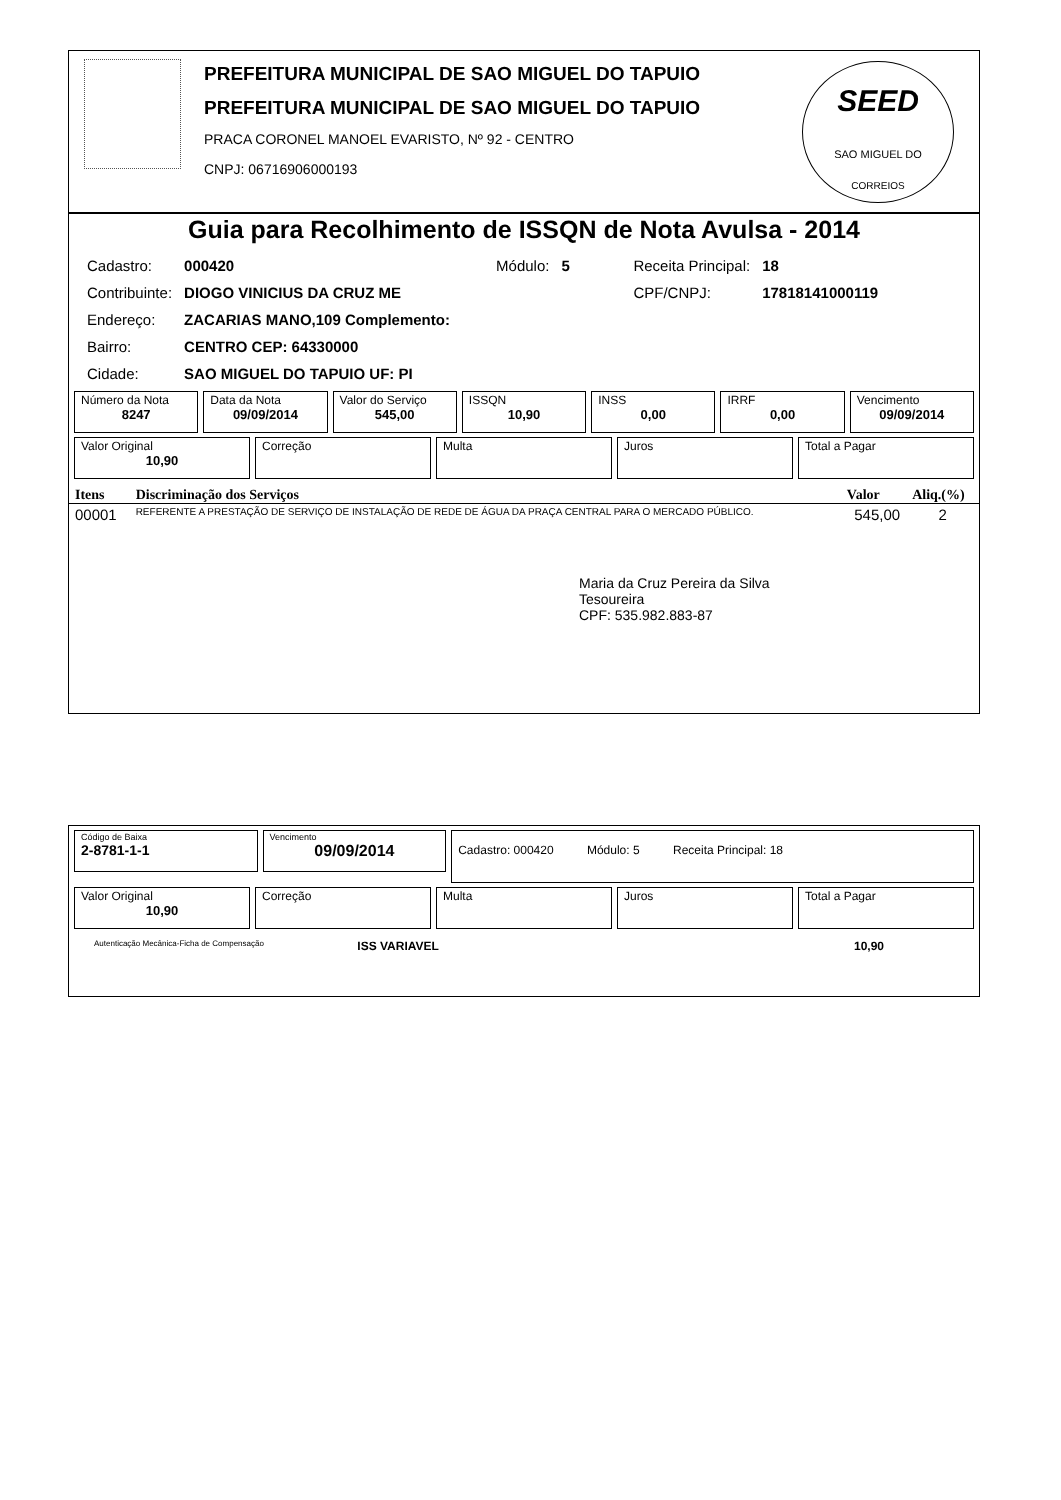PREFEITURA MUNICIPAL DE SAO MIGUEL DO TAPUIO
PREFEITURA MUNICIPAL DE SAO MIGUEL DO TAPUIO
PRACA CORONEL MANOEL EVARISTO, Nº 92 - CENTRO
CNPJ: 06716906000193
SEED
SAO MIGUEL DO
CORREIOS
Guia para Recolhimento de ISSQN de Nota Avulsa - 2014
| Cadastro: | 000420 | Módulo: | 5 | Receita Principal: | 18 |
| Contribuinte: | DIOGO VINICIUS DA CRUZ ME | | | CPF/CNPJ: | 17818141000119 |
| Endereço: | ZACARIAS MANO,109 Complemento: | | | | |
| Bairro: | CENTRO CEP: 64330000 | | | | |
| Cidade: | SAO MIGUEL DO TAPUIO UF: PI | | | | |
Número da Nota
8247
Data da Nota
09/09/2014
Valor do Serviço
545,00
ISSQN
10,90
INSS
0,00
IRRF
0,00
Vencimento
09/09/2014
Valor Original
10,90
Correção Multa Juros Total a Pagar
| Itens | Discriminação dos Serviços | Valor | Aliq.(%) |
| --- | --- | --- | --- |
| 00001 | REFERENTE A PRESTAÇÃO DE SERVIÇO DE INSTALAÇÃO DE REDE DE ÁGUA DA PRAÇA CENTRAL PARA O MERCADO PÚBLICO. | 545,00 | 2 |
Maria da Cruz Pereira da Silva
Tesoureira
CPF: 535.982.883-87
Código de Baixa
2-8781-1-1
Vencimento
09/09/2014
Cadastro: 000420 Módulo: 5 Receita Principal: 18
Valor Original
10,90
Correção Multa Juros Total a Pagar
Autenticação Mecânica-Ficha de Compensação ISS VARIAVEL 10,90